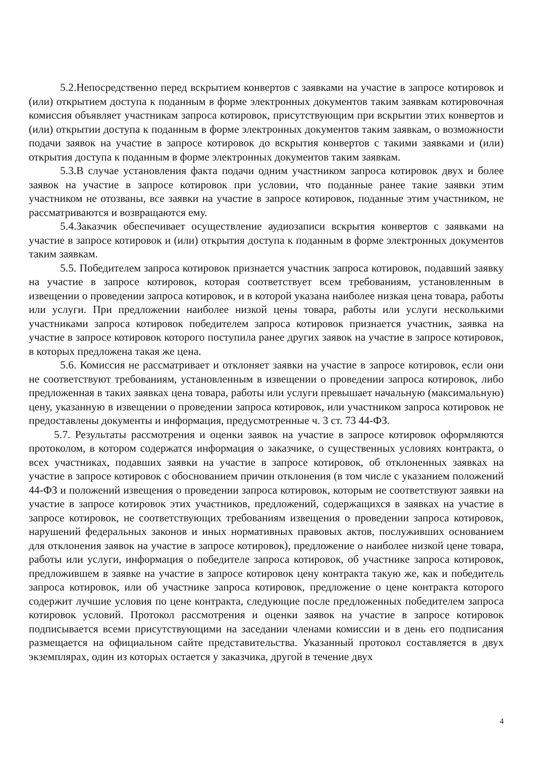5.2.Непосредственно перед вскрытием конвертов с заявками на участие в запросе котировок и (или) открытием доступа к поданным в форме электронных документов таким заявкам котировочная комиссия объявляет участникам запроса котировок, присутствующим при вскрытии этих конвертов и (или) открытии доступа к поданным в форме электронных документов таким заявкам, о возможности подачи заявок на участие в запросе котировок до вскрытия конвертов с такими заявками и (или) открытия доступа к поданным в форме электронных документов таким заявкам.
5.3.В случае установления факта подачи одним участником запроса котировок двух и более заявок на участие в запросе котировок при условии, что поданные ранее такие заявки этим участником не отозваны, все заявки на участие в запросе котировок, поданные этим участником, не рассматриваются и возвращаются ему.
5.4.Заказчик обеспечивает осуществление аудиозаписи вскрытия конвертов с заявками на участие в запросе котировок и (или) открытия доступа к поданным в форме электронных документов таким заявкам.
5.5. Победителем запроса котировок признается участник запроса котировок, подавший заявку на участие в запросе котировок, которая соответствует всем требованиям, установленным в извещении о проведении запроса котировок, и в которой указана наиболее низкая цена товара, работы или услуги. При предложении наиболее низкой цены товара, работы или услуги несколькими участниками запроса котировок победителем запроса котировок признается участник, заявка на участие в запросе котировок которого поступила ранее других заявок на участие в запросе котировок, в которых предложена такая же цена.
5.6. Комиссия не рассматривает и отклоняет заявки на участие в запросе котировок, если они не соответствуют требованиям, установленным в извещении о проведении запроса котировок, либо предложенная в таких заявках цена товара, работы или услуги превышает начальную (максимальную) цену, указанную в извещении о проведении запроса котировок, или участником запроса котировок не предоставлены документы и информация, предусмотренные ч. 3 ст. 73 44-ФЗ.
5.7. Результаты рассмотрения и оценки заявок на участие в запросе котировок оформляются протоколом, в котором содержатся информация о заказчике, о существенных условиях контракта, о всех участниках, подавших заявки на участие в запросе котировок, об отклоненных заявках на участие в запросе котировок с обоснованием причин отклонения (в том числе с указанием положений 44-ФЗ и положений извещения о проведении запроса котировок, которым не соответствуют заявки на участие в запросе котировок этих участников, предложений, содержащихся в заявках на участие в запросе котировок, не соответствующих требованиям извещения о проведении запроса котировок, нарушений федеральных законов и иных нормативных правовых актов, послуживших основанием для отклонения заявок на участие в запросе котировок), предложение о наиболее низкой цене товара, работы или услуги, информация о победителе запроса котировок, об участнике запроса котировок, предложившем в заявке на участие в запросе котировок цену контракта такую же, как и победитель запроса котировок, или об участнике запроса котировок, предложение о цене контракта которого содержит лучшие условия по цене контракта, следующие после предложенных победителем запроса котировок условий. Протокол рассмотрения и оценки заявок на участие в запросе котировок подписывается всеми присутствующими на заседании членами комиссии и в день его подписания размещается на официальном сайте представительства. Указанный протокол составляется в двух экземплярах, один из которых остается у заказчика, другой в течение двух
4